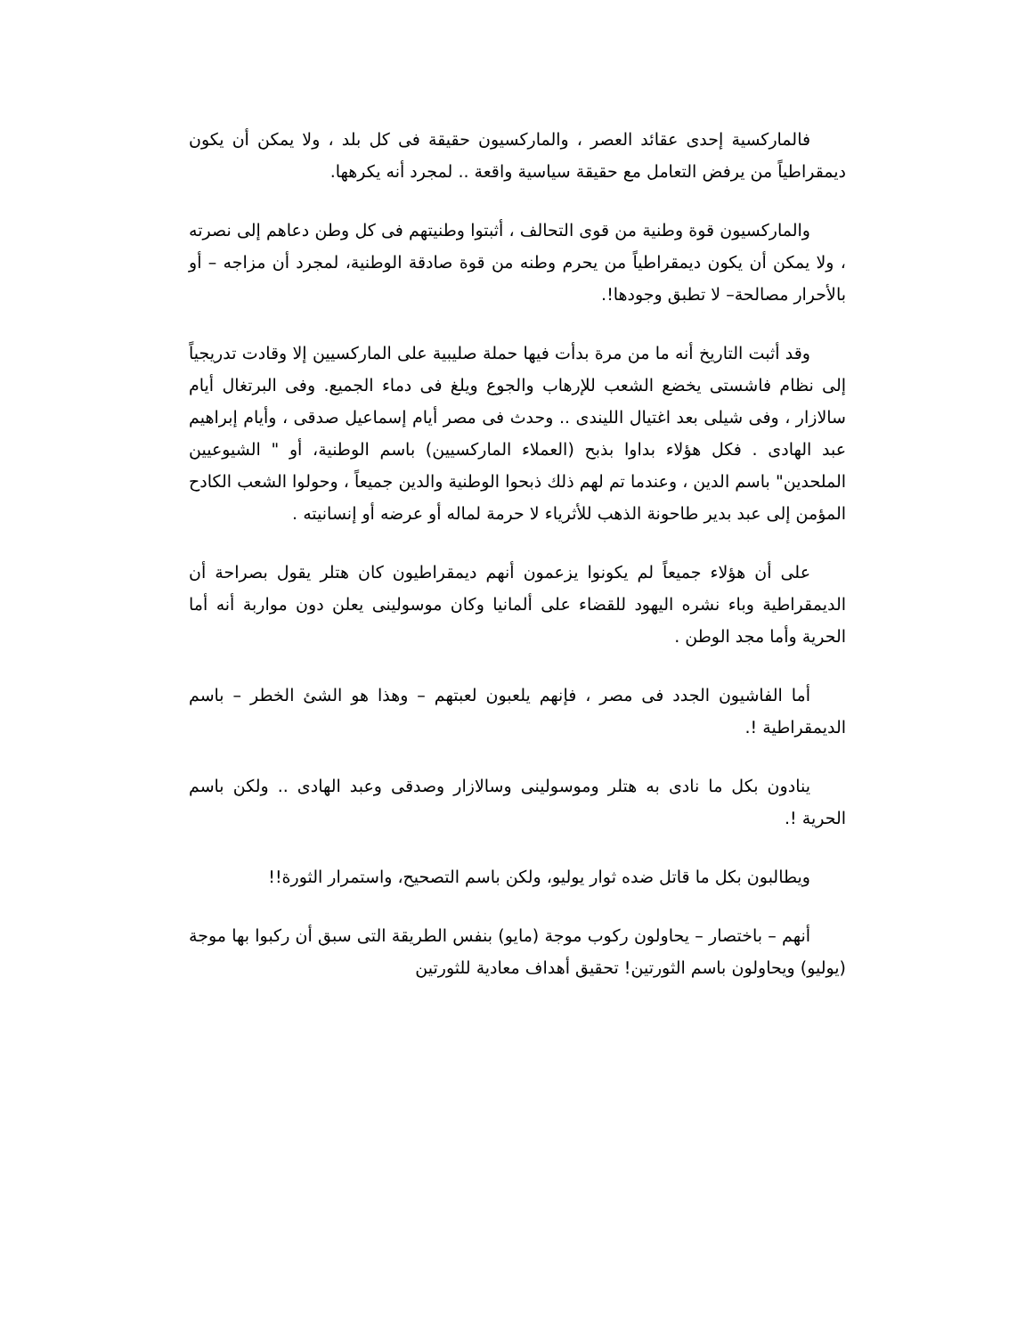فالماركسية إحدى عقائد العصر ، والماركسيون حقيقة فى كل بلد ، ولا يمكن أن يكون ديمقراطياً من يرفض التعامل مع حقيقة سياسية واقعة .. لمجرد أنه يكرهها.
والماركسيون قوة وطنية من قوى التحالف ، أثبتوا وطنيتهم فى كل وطن دعاهم إلى نصرته ، ولا يمكن أن يكون ديمقراطياً من يحرم وطنه من قوة صادقة الوطنية، لمجرد أن مزاجه – أو بالأحرار مصالحة– لا تطبق وجودها!.
وقد أثبت التاريخ أنه ما من مرة بدأت فيها حملة صليبية على الماركسيين إلا وقادت تدريجياً إلى نظام فاشستى يخضع الشعب للإرهاب والجوع ويلغ فى دماء الجميع. وفى البرتغال أيام سالازار ، وفى شيلى بعد اغتيال الليندى .. وحدث فى مصر أيام إسماعيل صدقى ، وأيام إبراهيم عبد الهادى . فكل هؤلاء بداوا بذبح (العملاء الماركسيين) باسم الوطنية، أو " الشيوعيين الملحدين" باسم الدين ، وعندما تم لهم ذلك ذبحوا الوطنية والدين جميعاً ، وحولوا الشعب الكادح المؤمن إلى عبد بدير طاحونة الذهب للأثرياء لا حرمة لماله أو عرضه أو إنسانيته .
على أن هؤلاء جميعاً لم يكونوا يزعمون أنهم ديمقراطيون كان هتلر يقول بصراحة أن الديمقراطية وباء نشره اليهود للقضاء على ألمانيا وكان موسولينى يعلن دون مواربة أنه أما الحرية وأما مجد الوطن .
أما الفاشيون الجدد فى مصر ، فإنهم يلعبون لعبتهم – وهذا هو الشئ الخطر – باسم الديمقراطية !.
ينادون بكل ما نادى به هتلر وموسولينى وسالازار وصدقى وعبد الهادى .. ولكن باسم الحرية !.
ويطالبون بكل ما قاتل ضده ثوار يوليو، ولكن باسم التصحيح، واستمرار الثورة!!
أنهم – باختصار – يحاولون ركوب موجة (مايو) بنفس الطريقة التى سبق أن ركبوا بها موجة (يوليو) ويحاولون باسم الثورتين! تحقيق أهداف معادية للثورتين